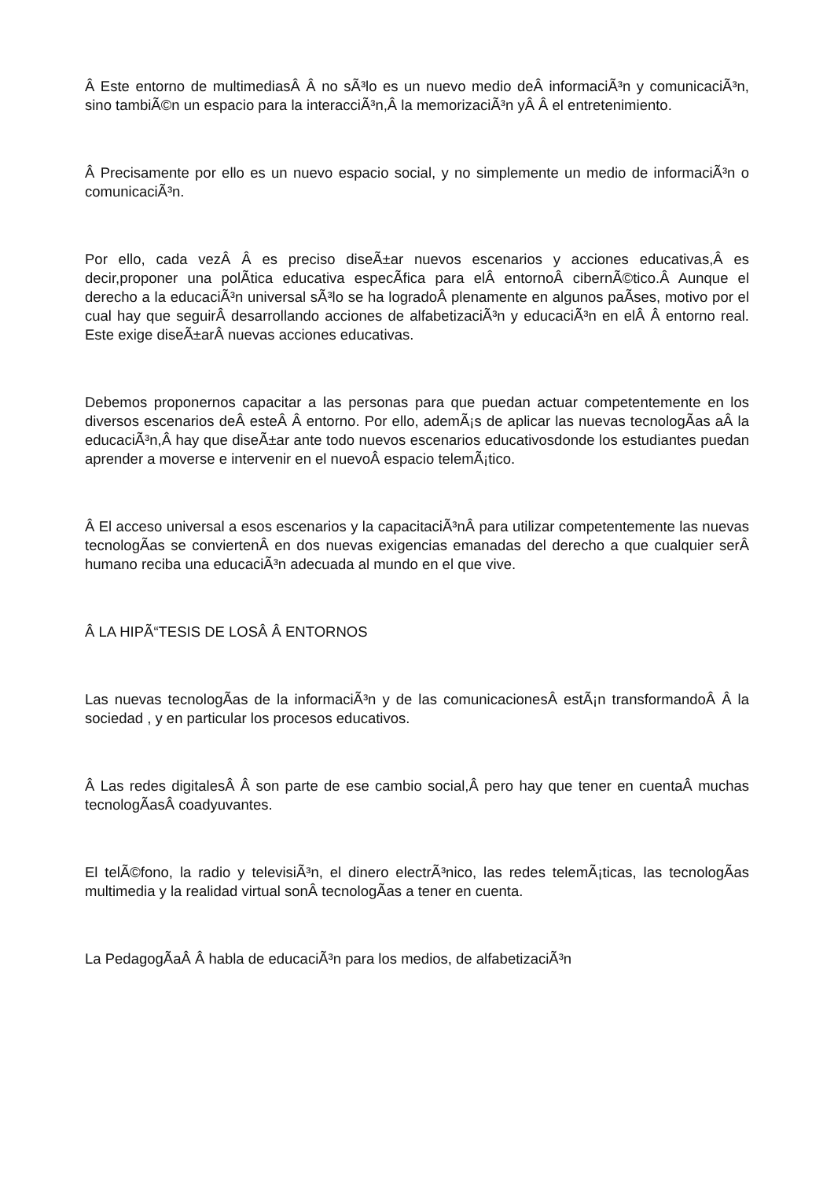Â Este entorno de multimediasÂ Â no sÃ³lo es un nuevo medio deÂ informaciÃ³n y comunicaciÃ³n, sino tambiÃ©n un espacio para la interacciÃ³n,Â la memorizaciÃ³n yÂ Â el entretenimiento.
Â Precisamente por ello es un nuevo espacio social, y no simplemente un medio de informaciÃ³n o comunicaciÃ³n.
Por ello, cada vezÂ Â es preciso diseÃ±ar nuevos escenarios y acciones educativas,Â es decir,proponer una polÃ­tica educativa especÃ­fica para elÂ entornoÂ cibernÃ©tico.Â Aunque el derecho a la educaciÃ³n universal sÃ³lo se ha logradoÂ plenamente en algunos paÃ­ses, motivo por el cual hay que seguirÂ desarrollando acciones de alfabetizaciÃ³n y educaciÃ³n en elÂ Â entorno real. Este exige diseÃ±arÂ nuevas acciones educativas.
Debemos proponernos capacitar a las personas para que puedan actuar competentemente en los diversos escenarios deÂ esteÂ Â entorno. Por ello, ademÃ¡s de aplicar las nuevas tecnologÃ­as aÂ la educaciÃ³n,Â hay que diseÃ±ar ante todo nuevos escenarios educativosdonde los estudiantes puedan aprender a moverse e intervenir en el nuevoÂ espacio telemÃ¡tico.
Â El acceso universal a esos escenarios y la capacitaciÃ³nÂ para utilizar competentemente las nuevas tecnologÃ­as se conviertenÂ en dos nuevas exigencias emanadas del derecho a que cualquier serÂ humano reciba una educaciÃ³n adecuada al mundo en el que vive.
Â LA HIPÃ“TESIS DE LOSÂ Â ENTORNOS
Las nuevas tecnologÃ­as de la informaciÃ³n y de las comunicacionesÂ estÃ¡n transformandoÂ Â la sociedad , y en particular los procesos educativos.
Â Las redes digitalesÂ Â son parte de ese cambio social,Â pero hay que tener en cuentaÂ muchas tecnologÃ­asÂ coadyuvantes.
El telÃ©fono, la radio y televisiÃ³n, el dinero electrÃ³nico, las redes telemÃ¡ticas, las tecnologÃ­as multimedia y la realidad virtual sonÂ tecnologÃ­as a tener en cuenta.
La PedagogÃ­aÂ Â habla de educaciÃ³n para los medios, de alfabetizaciÃ³n